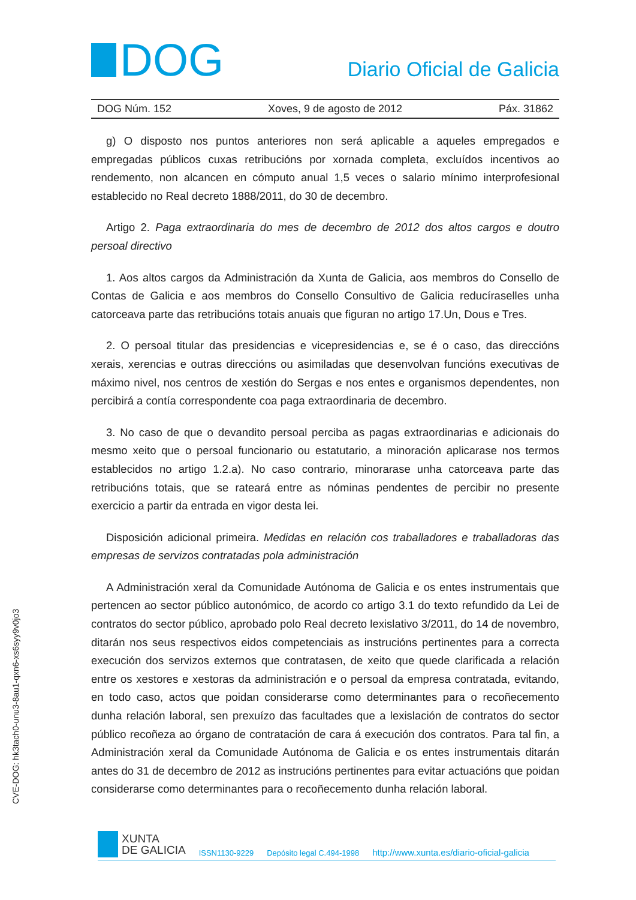DOG
Diario Oficial de Galicia
DOG Núm. 152 Xoves, 9 de agosto de 2012 Páx. 31862
g) O disposto nos puntos anteriores non será aplicable a aqueles empregados e empregadas públicos cuxas retribucións por xornada completa, excluídos incentivos ao rendemento, non alcancen en cómputo anual 1,5 veces o salario mínimo interprofesional establecido no Real decreto 1888/2011, do 30 de decembro.
Artigo 2. Paga extraordinaria do mes de decembro de 2012 dos altos cargos e doutro persoal directivo
1. Aos altos cargos da Administración da Xunta de Galicia, aos membros do Consello de Contas de Galicia e aos membros do Consello Consultivo de Galicia reducíraselles unha catorceava parte das retribucións totais anuais que figuran no artigo 17.Un, Dous e Tres.
2. O persoal titular das presidencias e vicepresidencias e, se é o caso, das direccións xerais, xerencias e outras direccións ou asimiladas que desenvolvan funcións executivas de máximo nivel, nos centros de xestión do Sergas e nos entes e organismos dependentes, non percibirá a contía correspondente coa paga extraordinaria de decembro.
3. No caso de que o devandito persoal perciba as pagas extraordinarias e adicionais do mesmo xeito que o persoal funcionario ou estatutario, a minoración aplicarase nos termos establecidos no artigo 1.2.a). No caso contrario, minorarase unha catorceava parte das retribucións totais, que se rateará entre as nóminas pendentes de percibir no presente exercicio a partir da entrada en vigor desta lei.
Disposición adicional primeira. Medidas en relación cos traballadores e traballadoras das empresas de servizos contratadas pola administración
A Administración xeral da Comunidade Autónoma de Galicia e os entes instrumentais que pertencen ao sector público autonómico, de acordo co artigo 3.1 do texto refundido da Lei de contratos do sector público, aprobado polo Real decreto lexislativo 3/2011, do 14 de novembro, ditarán nos seus respectivos eidos competenciais as instrucións pertinentes para a correcta execución dos servizos externos que contratasen, de xeito que quede clarificada a relación entre os xestores e xestoras da administración e o persoal da empresa contratada, evitando, en todo caso, actos que poidan considerarse como determinantes para o recoñecemento dunha relación laboral, sen prexuízo das facultades que a lexislación de contratos do sector público recoñeza ao órgano de contratación de cara á execución dos contratos. Para tal fin, a Administración xeral da Comunidade Autónoma de Galicia e os entes instrumentais ditarán antes do 31 de decembro de 2012 as instrucións pertinentes para evitar actuacións que poidan considerarse como determinantes para o recoñecemento dunha relación laboral.
CVE-DOG: hk3tach0-unu3-8au1-qxn6-xs6syy9v0jo3
XUNTA
DE GALICIA
ISSN1130-9229 Depósito legal C.494-1998 http://www.xunta.es/diario-oficial-galicia